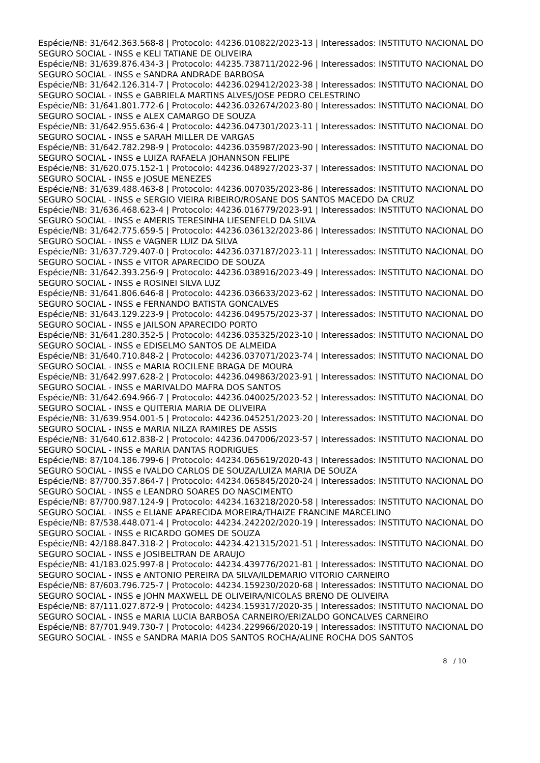Espécie/NB: 31/642.363.568-8 | Protocolo: 44236.010822/2023-13 | Interessados: INSTITUTO NACIONAL DO SEGURO SOCIAL - INSS e KELI TATIANE DE OLIVEIRA
Espécie/NB: 31/639.876.434-3 | Protocolo: 44235.738711/2022-96 | Interessados: INSTITUTO NACIONAL DO SEGURO SOCIAL - INSS e SANDRA ANDRADE BARBOSA
Espécie/NB: 31/642.126.314-7 | Protocolo: 44236.029412/2023-38 | Interessados: INSTITUTO NACIONAL DO SEGURO SOCIAL - INSS e GABRIELA MARTINS ALVES/JOSE PEDRO CELESTRINO
Espécie/NB: 31/641.801.772-6 | Protocolo: 44236.032674/2023-80 | Interessados: INSTITUTO NACIONAL DO SEGURO SOCIAL - INSS e ALEX CAMARGO DE SOUZA
Espécie/NB: 31/642.955.636-4 | Protocolo: 44236.047301/2023-11 | Interessados: INSTITUTO NACIONAL DO SEGURO SOCIAL - INSS e SARAH MILLER DE VARGAS
Espécie/NB: 31/642.782.298-9 | Protocolo: 44236.035987/2023-90 | Interessados: INSTITUTO NACIONAL DO SEGURO SOCIAL - INSS e LUIZA RAFAELA JOHANNSON FELIPE
Espécie/NB: 31/620.075.152-1 | Protocolo: 44236.048927/2023-37 | Interessados: INSTITUTO NACIONAL DO SEGURO SOCIAL - INSS e JOSUE MENEZES
Espécie/NB: 31/639.488.463-8 | Protocolo: 44236.007035/2023-86 | Interessados: INSTITUTO NACIONAL DO SEGURO SOCIAL - INSS e SERGIO VIEIRA RIBEIRO/ROSANE DOS SANTOS MACEDO DA CRUZ
Espécie/NB: 31/636.468.623-4 | Protocolo: 44236.016779/2023-91 | Interessados: INSTITUTO NACIONAL DO SEGURO SOCIAL - INSS e AMERIS TERESINHA LIESENFELD DA SILVA
Espécie/NB: 31/642.775.659-5 | Protocolo: 44236.036132/2023-86 | Interessados: INSTITUTO NACIONAL DO SEGURO SOCIAL - INSS e VAGNER LUIZ DA SILVA
Espécie/NB: 31/637.729.407-0 | Protocolo: 44236.037187/2023-11 | Interessados: INSTITUTO NACIONAL DO SEGURO SOCIAL - INSS e VITOR APARECIDO DE SOUZA
Espécie/NB: 31/642.393.256-9 | Protocolo: 44236.038916/2023-49 | Interessados: INSTITUTO NACIONAL DO SEGURO SOCIAL - INSS e ROSINEI SILVA LUZ
Espécie/NB: 31/641.806.646-8 | Protocolo: 44236.036633/2023-62 | Interessados: INSTITUTO NACIONAL DO SEGURO SOCIAL - INSS e FERNANDO BATISTA GONCALVES
Espécie/NB: 31/643.129.223-9 | Protocolo: 44236.049575/2023-37 | Interessados: INSTITUTO NACIONAL DO SEGURO SOCIAL - INSS e JAILSON APARECIDO PORTO
Espécie/NB: 31/641.280.352-5 | Protocolo: 44236.035325/2023-10 | Interessados: INSTITUTO NACIONAL DO SEGURO SOCIAL - INSS e EDISELMO SANTOS DE ALMEIDA
Espécie/NB: 31/640.710.848-2 | Protocolo: 44236.037071/2023-74 | Interessados: INSTITUTO NACIONAL DO SEGURO SOCIAL - INSS e MARIA ROCILENE BRAGA DE MOURA
Espécie/NB: 31/642.997.628-2 | Protocolo: 44236.049863/2023-91 | Interessados: INSTITUTO NACIONAL DO SEGURO SOCIAL - INSS e MARIVALDO MAFRA DOS SANTOS
Espécie/NB: 31/642.694.966-7 | Protocolo: 44236.040025/2023-52 | Interessados: INSTITUTO NACIONAL DO SEGURO SOCIAL - INSS e QUITERIA MARIA DE OLIVEIRA
Espécie/NB: 31/639.954.001-5 | Protocolo: 44236.045251/2023-20 | Interessados: INSTITUTO NACIONAL DO SEGURO SOCIAL - INSS e MARIA NILZA RAMIRES DE ASSIS
Espécie/NB: 31/640.612.838-2 | Protocolo: 44236.047006/2023-57 | Interessados: INSTITUTO NACIONAL DO SEGURO SOCIAL - INSS e MARIA DANTAS RODRIGUES
Espécie/NB: 87/104.186.799-6 | Protocolo: 44234.065619/2020-43 | Interessados: INSTITUTO NACIONAL DO SEGURO SOCIAL - INSS e IVALDO CARLOS DE SOUZA/LUIZA MARIA DE SOUZA
Espécie/NB: 87/700.357.864-7 | Protocolo: 44234.065845/2020-24 | Interessados: INSTITUTO NACIONAL DO SEGURO SOCIAL - INSS e LEANDRO SOARES DO NASCIMENTO
Espécie/NB: 87/700.987.124-9 | Protocolo: 44234.163218/2020-58 | Interessados: INSTITUTO NACIONAL DO SEGURO SOCIAL - INSS e ELIANE APARECIDA MOREIRA/THAIZE FRANCINE MARCELINO
Espécie/NB: 87/538.448.071-4 | Protocolo: 44234.242202/2020-19 | Interessados: INSTITUTO NACIONAL DO SEGURO SOCIAL - INSS e RICARDO GOMES DE SOUZA
Espécie/NB: 42/188.847.318-2 | Protocolo: 44234.421315/2021-51 | Interessados: INSTITUTO NACIONAL DO SEGURO SOCIAL - INSS e JOSIBELTRAN DE ARAUJO
Espécie/NB: 41/183.025.997-8 | Protocolo: 44234.439776/2021-81 | Interessados: INSTITUTO NACIONAL DO SEGURO SOCIAL - INSS e ANTONIO PEREIRA DA SILVA/ILDEMARIO VITORIO CARNEIRO
Espécie/NB: 87/603.796.725-7 | Protocolo: 44234.159230/2020-68 | Interessados: INSTITUTO NACIONAL DO SEGURO SOCIAL - INSS e JOHN MAXWELL DE OLIVEIRA/NICOLAS BRENO DE OLIVEIRA
Espécie/NB: 87/111.027.872-9 | Protocolo: 44234.159317/2020-35 | Interessados: INSTITUTO NACIONAL DO SEGURO SOCIAL - INSS e MARIA LUCIA BARBOSA CARNEIRO/ERIZALDO GONCALVES CARNEIRO
Espécie/NB: 87/701.949.730-7 | Protocolo: 44234.229966/2020-19 | Interessados: INSTITUTO NACIONAL DO SEGURO SOCIAL - INSS e SANDRA MARIA DOS SANTOS ROCHA/ALINE ROCHA DOS SANTOS
8 / 10